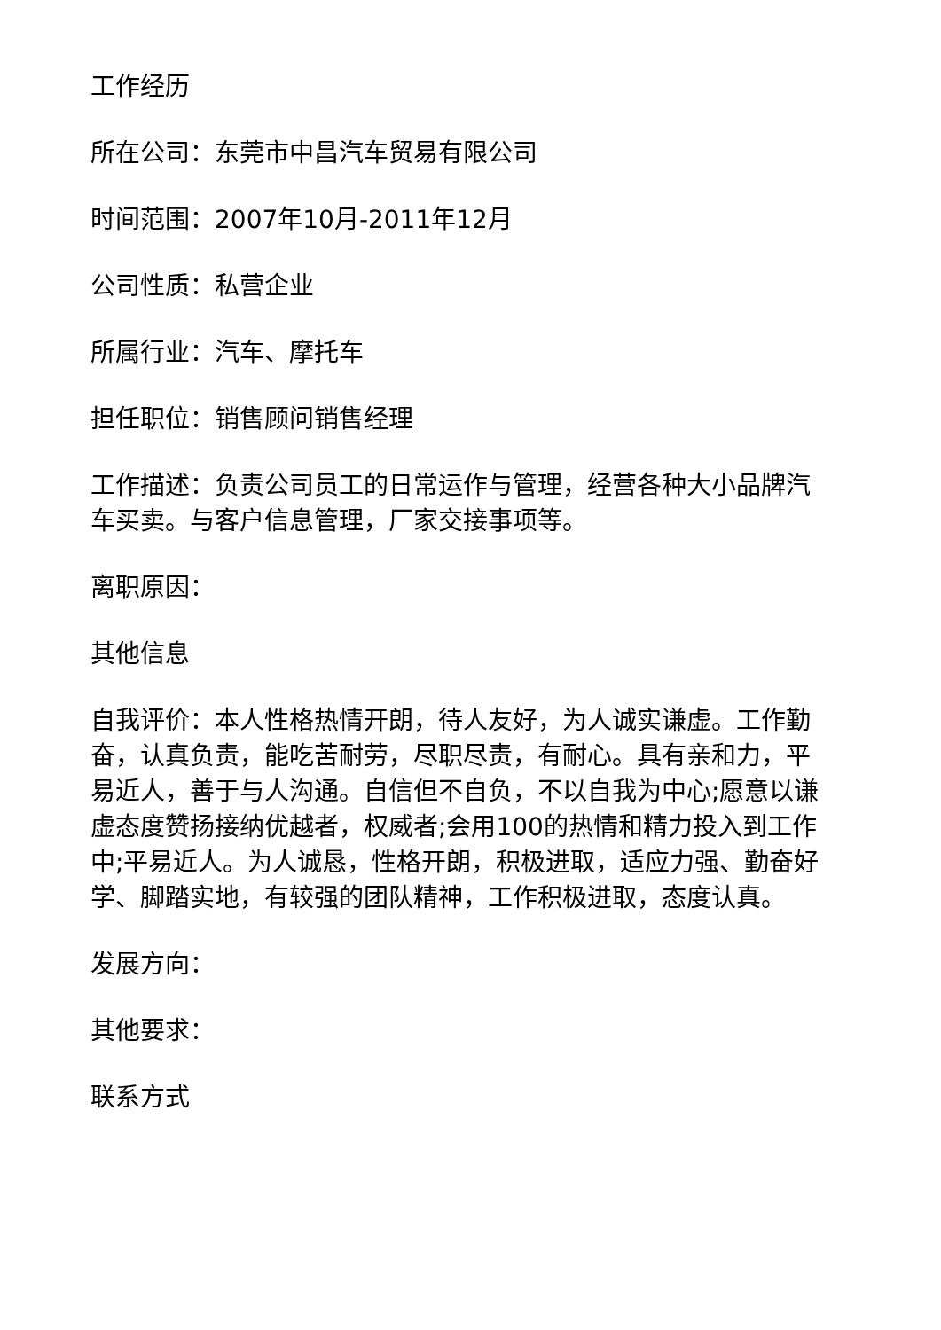工作经历
所在公司：东莞市中昌汽车贸易有限公司
时间范围：2007年10月-2011年12月
公司性质：私营企业
所属行业：汽车、摩托车
担任职位：销售顾问销售经理
工作描述：负责公司员工的日常运作与管理，经营各种大小品牌汽车买卖。与客户信息管理，厂家交接事项等。
离职原因：
其他信息
自我评价：本人性格热情开朗，待人友好，为人诚实谦虚。工作勤奋，认真负责，能吃苦耐劳，尽职尽责，有耐心。具有亲和力，平易近人，善于与人沟通。自信但不自负，不以自我为中心;愿意以谦虚态度赞扬接纳优越者，权威者;会用100的热情和精力投入到工作中;平易近人。为人诚恳，性格开朗，积极进取，适应力强、勤奋好学、脚踏实地，有较强的团队精神，工作积极进取，态度认真。
发展方向：
其他要求：
联系方式